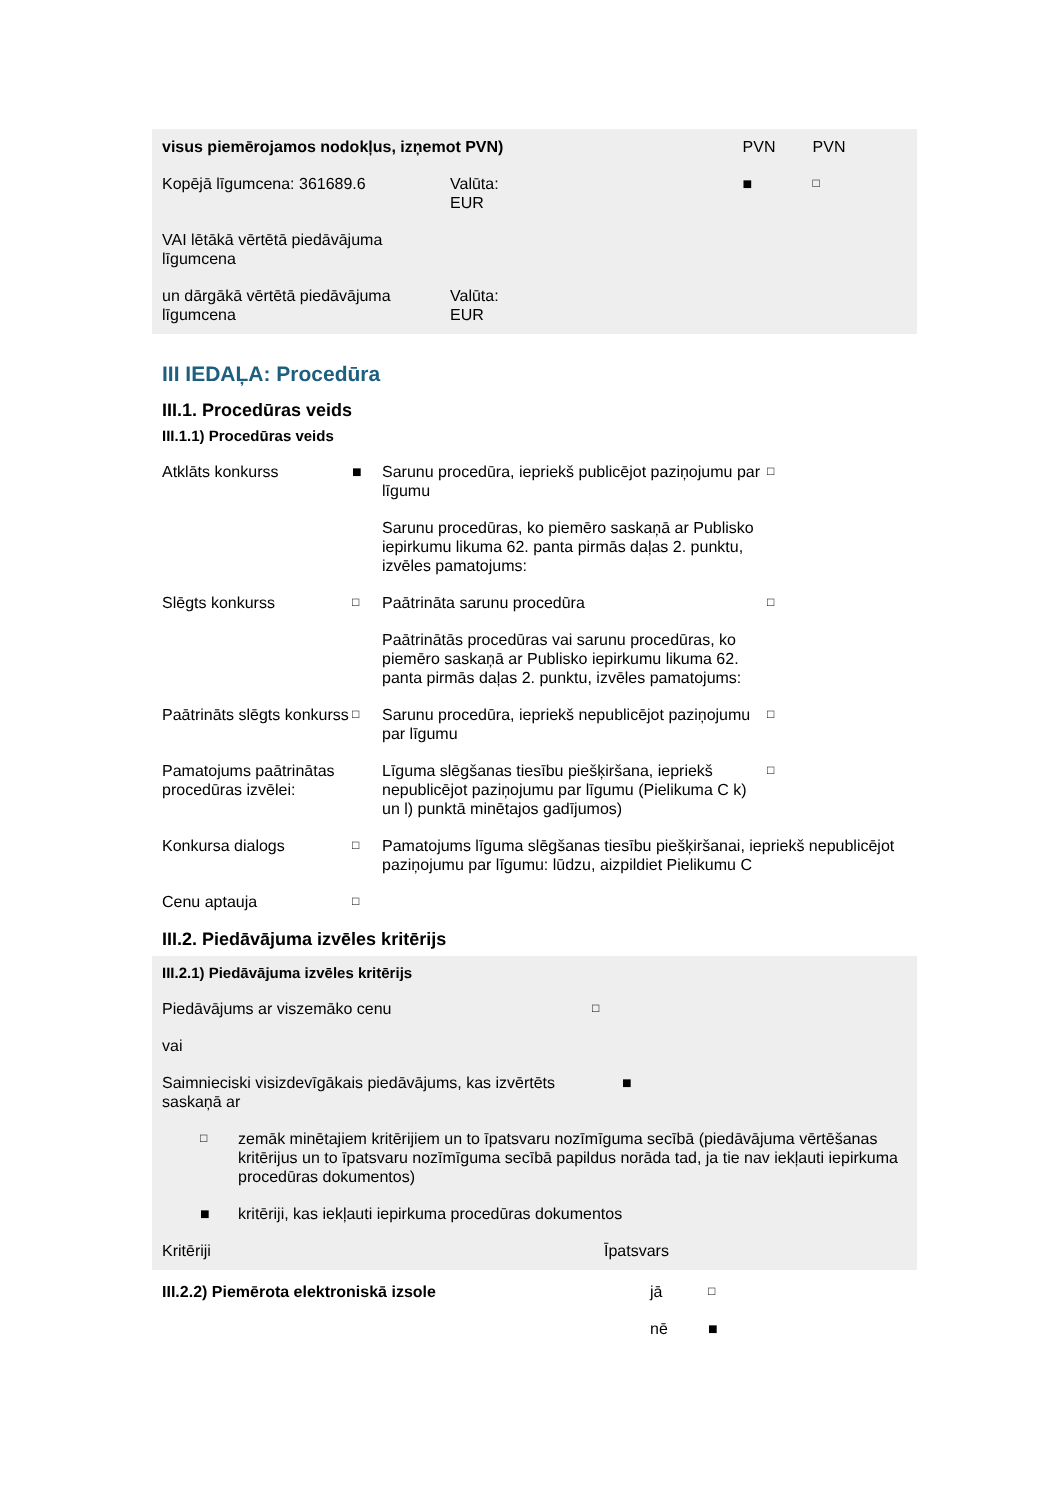| visus piemērojamos nodokļus, izņemot PVN) | | PVN | PVN |
| Kopējā līgumcena: 361689.6 | Valūta: EUR | ■ | □ |
| VAI lētākā vērtētā piedāvājuma līgumcena | | | |
| un dārgākā vērtētā piedāvājuma līgumcena | Valūta: EUR | | |
III IEDAĻA: Procedūra
III.1. Procedūras veids
III.1.1) Procedūras veids
| Atklāts konkurss | ■ | Sarunu procedūra, iepriekš publicējot paziņojumu par līgumu | □ |
| | | Sarunu procedūras, ko piemēro saskaņā ar Publisko iepirkumu likuma 62. panta pirmās daļas 2. punktu, izvēles pamatojums: | |
| Slēgts konkurss | □ | Paātrināta sarunu procedūra | □ |
| | | Paātrinātās procedūras vai sarunu procedūras, ko piemēro saskaņā ar Publisko iepirkumu likuma 62. panta pirmās daļas 2. punktu, izvēles pamatojums: | |
| Paātrināts slēgts konkurss | □ | Sarunu procedūra, iepriekš nepublicējot paziņojumu par līgumu | □ |
| Pamatojums paātrinātas procedūras izvēlei: | | Līguma slēgšanas tiesību piešķiršana, iepriekš nepublicējot paziņojumu par līgumu (Pielikuma C k) un l) punktā minētajos gadījumos) | □ |
| Konkursa dialogs | □ | Pamatojums līguma slēgšanas tiesību piešķiršanai, iepriekš nepublicējot paziņojumu par līgumu: lūdzu, aizpildiet Pielikumu C | |
| Cenu aptauja | □ | | |
III.2. Piedāvājuma izvēles kritērijs
III.2.1) Piedāvājuma izvēles kritērijs
| Piedāvājums ar viszemāko cenu | □ |
| vai | |
| Saimnieciski visizdevīgākais piedāvājums, kas izvērtēts saskaņā ar | ■ |
| □ | zemāk minētajiem kritērijiem un to īpatsvaru nozīmīguma secībā (piedāvājuma vērtēšanas kritērijus un to īpatsvaru nozīmīguma secībā papildus norāda tad, ja tie nav iekļauti iepirkuma procedūras dokumentos) |
| ■ | kritēriji, kas iekļauti iepirkuma procedūras dokumentos |
| Kritēriji | Īpatsvars |
| III.2.2) Piemērota elektroniskā izsole | jā | □ |
| | nē | ■ |